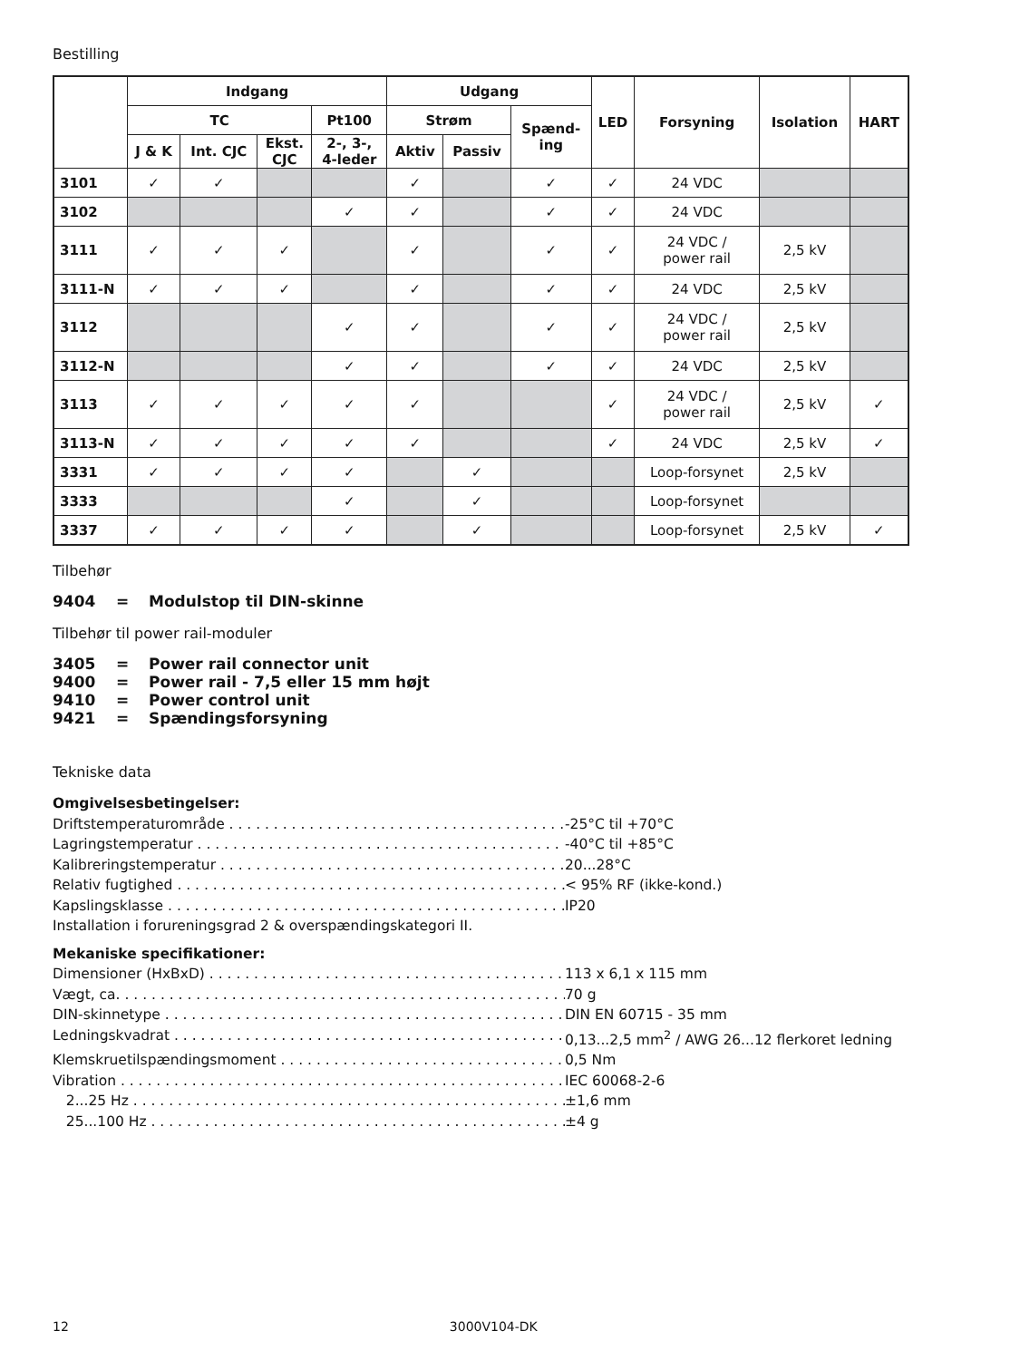Bestilling
| | Indgang | | | | Udgang | | | LED | Forsyning | Isolation | HART |
| --- | --- | --- | --- | --- | --- | --- | --- | --- | --- | --- | --- |
| | TC | | | Pt100 | Strøm | | Spænd- ing | | | | |
| | J & K | Int. CJC | Ekst. CJC | 2-, 3-, 4-leder | Aktiv | Passiv | | | | | |
| 3101 | ✓ | ✓ | | | ✓ | | ✓ | ✓ | 24 VDC | | |
| 3102 | | | | ✓ | ✓ | | ✓ | ✓ | 24 VDC | | |
| 3111 | ✓ | ✓ | ✓ | | ✓ | | ✓ | ✓ | 24 VDC / power rail | 2,5 kV | |
| 3111-N | ✓ | ✓ | ✓ | | ✓ | | ✓ | ✓ | 24 VDC | 2,5 kV | |
| 3112 | | | | ✓ | ✓ | | ✓ | ✓ | 24 VDC / power rail | 2,5 kV | |
| 3112-N | | | | ✓ | ✓ | | ✓ | ✓ | 24 VDC | 2,5 kV | |
| 3113 | ✓ | ✓ | ✓ | ✓ | ✓ | | | ✓ | 24 VDC / power rail | 2,5 kV | ✓ |
| 3113-N | ✓ | ✓ | ✓ | ✓ | ✓ | | | ✓ | 24 VDC | 2,5 kV | ✓ |
| 3331 | ✓ | ✓ | ✓ | ✓ | | ✓ | | | Loop-forsynet | 2,5 kV | |
| 3333 | | | | ✓ | | ✓ | | | Loop-forsynet | | |
| 3337 | ✓ | ✓ | ✓ | ✓ | | ✓ | | | Loop-forsynet | 2,5 kV | ✓ |
Tilbehør
| 9404 | = | Modulstop til DIN-skinne |
Tilbehør til power rail-moduler
| 3405 | = | Power rail connector unit |
| 9400 | = | Power rail - 7,5 eller 15 mm højt |
| 9410 | = | Power control unit |
| 9421 | = | Spændingsforsyning |
Tekniske data
Omgivelsesbetingelser:
Driftstemperaturområde -25°C til +70°C
Lagringstemperatur -40°C til +85°C
Kalibreringstemperatur 20...28°C
Relativ fugtighed < 95% RF (ikke-kond.)
Kapslingsklasse IP20
Installation i forureningsgrad 2 & overspændingskategori II.
Mekaniske specifikationer:
Dimensioner (HxBxD) 113 x 6,1 x 115 mm
Vægt, ca. 70 g
DIN-skinnetype DIN EN 60715 - 35 mm
Ledningskvadrat 0,13...2,5 mm<sup>2</sup> / AWG 26...12 flerkoret ledning
Klemskruetilspændingsmoment 0,5 Nm
Vibration IEC 60068-2-6
2...25 Hz ±1,6 mm
25...100 Hz ±4 g
12 3000V104-DK